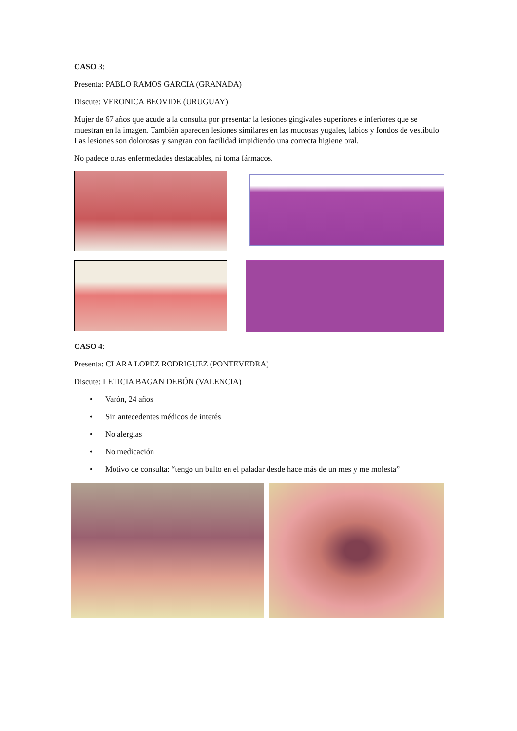CASO 3:
Presenta: PABLO RAMOS GARCIA (GRANADA)
Discute: VERONICA BEOVIDE (URUGUAY)
Mujer de 67 años que acude a la consulta por presentar la lesiones gingivales superiores e inferiores que se muestran en la imagen. También aparecen lesiones similares en las mucosas yugales, labios y fondos de vestíbulo. Las lesiones son dolorosas y sangran con facilidad impidiendo una correcta higiene oral.
No padece otras enfermedades destacables, ni toma fármacos.
CASO 4:
Presenta: CLARA LOPEZ RODRIGUEZ (PONTEVEDRA)
Discute: LETICIA BAGAN DEBÓN (VALENCIA)
• Varón, 24 años
• Sin antecedentes médicos de interés
• No alergias
• No medicación
• Motivo de consulta: “tengo un bulto en el paladar desde hace más de un mes y me molesta”